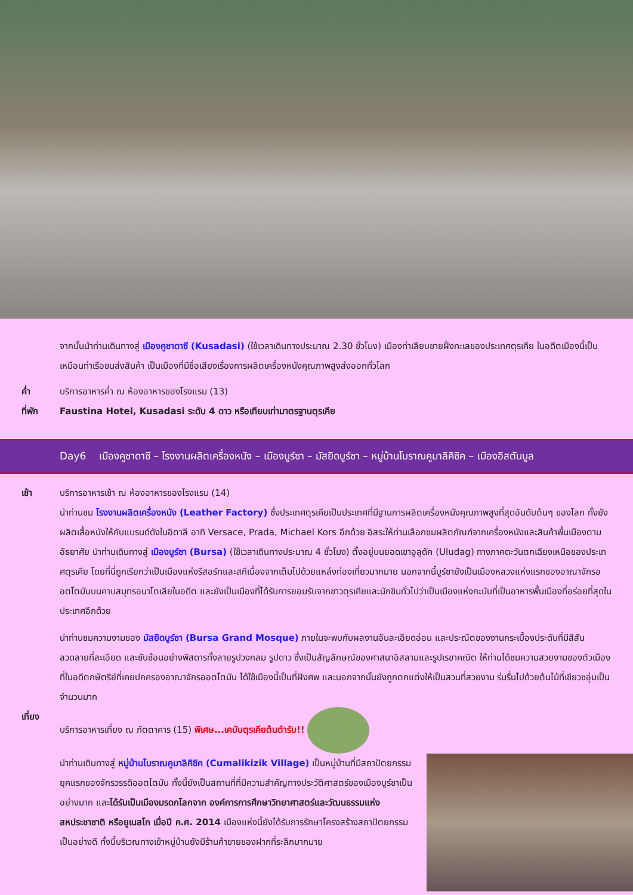จากนั้นนำท่านเดินทางสู่ เมืองคูซาดาซี (Kusadasi) (ใช้เวลาเดินทางประมาณ 2.30 ชั่วโมง) เมืองท่าเลียบชายฝั่งทะเลของประเทศตุรเคีย ในอดีตเมืองนี้เป็นเหมือนท่าเรือขนส่งสินค้า เป็นเมืองที่มีชื่อเสียงเรื่องการผลิตเครื่องหนังคุณภาพสูงส่งออกทั่วโลก
ค่ำ บริการอาหารค่ำ ณ ห้องอาหารของโรงแรม (13)
ที่พัก Faustina Hotel, Kusadasi ระดับ 4 ดาว หรือเทียบเท่ามาตรฐานตุรเคีย
Day6 เมืองคูซาดาซี – โรงงานผลิตเครื่องหนัง – เมืองบูร์ซา – มัสยิดบูร์ซา – หมู่บ้านโบราณคูมาลิคิซิค – เมืองอิสตันบูล
เช้า บริการอาหารเช้า ณ ห้องอาหารของโรงแรม (14)
นำท่านชม โรงงานผลิตเครื่องหนัง (Leather Factory) ซึ่งประเทศตุรเคียเป็นประเทศที่มีฐานการผลิตเครื่องหนังคุณภาพสูงที่สุดอันดับต้นๆ ของโลก ทั้งยังผลิตเสื้อหนังให้กับแบรนด์ดังในอิตาลี อาทิ Versace, Prada, Michael Kors อีกด้วย อิสระให้ท่านเลือกชมผลิตภัณฑ์จากเครื่องหนังและสินค้าพื้นเมืองตามอัธยาศัย นำท่านเดินทางสู่ เมืองบูร์ซา (Bursa) (ใช้เวลาเดินทางประมาณ 4 ชั่วโมง) ตั้งอยู่บนยอดเขาอูลูดัค (Uludag) ทางภาคตะวันตกเฉียงเหนือของประเทศตุรเคีย โดยที่นี่ถูกเรียกว่าเป็นเมืองแห่งรีสอร์ทและสกีเนื่องจากเต็มไปด้วยแหล่งท่องเที่ยวมากมาย นอกจากนี้บูร์ซายังเป็นเมืองหลวงแห่งแรกของอาณาจักรออตโตมันบนคาบสมุทรอนาโตเลียในอดีต และยังเป็นเมืองที่ได้รับการยอมรับจากชาวตุรเคียและนักชิมทั่วไปว่าเป็นเมืองแห่งกะบับที่เป็นอาหารพื้นเมืองที่อร่อยที่สุดในประเทศอีกด้วย
นำท่านชมความงามของ มัสยิดบูร์ซา (Bursa Grand Mosque) ภายในจะพบกับผลงานอันละเอียดอ่อน และประณีตของงานกระเบื้องประดับที่มีสีสันลวดลายที่ละเอียด และซับซ้อนอย่างพิสดารทั้งลายรูปวงกลม รูปดาว ซึ่งเป็นสัญลักษณ์ของศาสนาอิสลามและรูปเรขาคณิต ให้ท่านได้ชมความสวยงามของตัวเมืองที่ในอดีตกษัตริย์ที่เคยปกครองอาณาจักรออตโตมัน ได้ใช้เมืองนี้เป็นที่ฝังศพ และนอกจากนั้นยังถูกตกแต่งให้เป็นสวนที่สวยงาม ร่มรื่นไปด้วยต้นไม้ที่เขียวชอุ่มเป็นจำนวนมาก
เที่ยง บริการอาหารเที่ยง ณ ภัตตาคาร (15) พิเศษ...เคบับตุรเคียต้นตำรับ!!
นำท่านเดินทางสู่ หมู่บ้านโบราณคูมาลิคิซิค (Cumalikizik Village) เป็นหมู่บ้านที่มีสถาปัตยกรรมยุคแรกของจักรวรรดิออตโตมัน ทั้งนี้ยังเป็นสถานที่ที่มีความสำคัญทางประวัติศาสตร์ของเมืองบูร์ซาเป็นอย่างมาก และได้รับเป็นเมืองมรดกโลกจาก องค์การการศึกษาวิทยาศาสตร์และวัฒนธรรมแห่งสหประชาชาติ หรือยูเนสโก เมื่อปี ค.ศ. 2014 เมืองแห่งนี้ยังได้รับการรักษาโครงสร้างสถาปัตยกรรมเป็นอย่างดี ทั้งนี้บริเวณทางเข้าหมู่บ้านยังมีร้านค้าขายของฝากที่ระลึกมากมาย